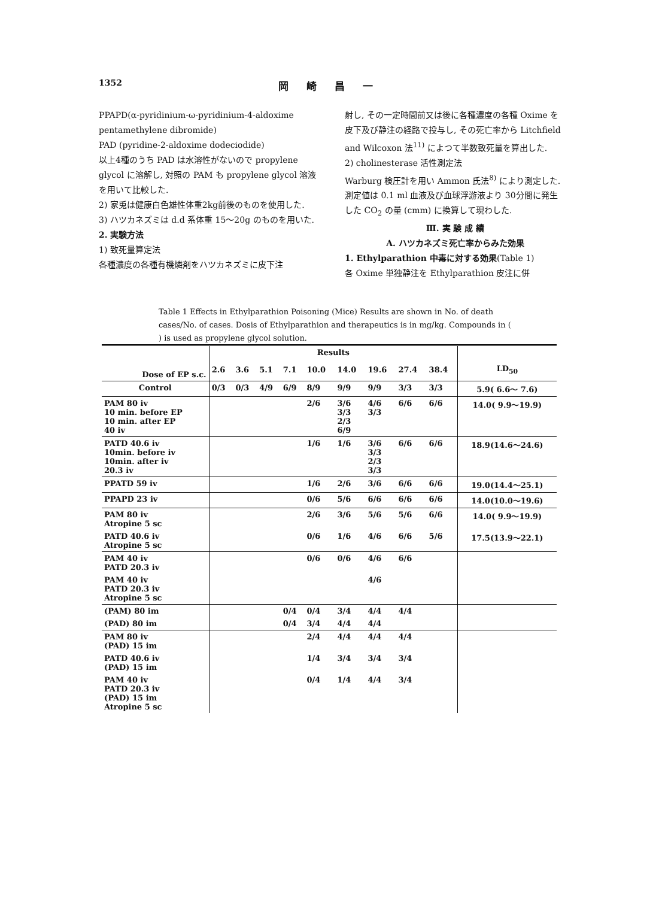1352
岡崎昌一
PPAPD(α-pyridinium-ω-pyridinium-4-aldoxime pentamethylene dibromide)
PAD (pyridine-2-aldoxime dodeciodide)
以上4種のうち PAD は水溶性がないので propylene glycol に溶解し, 対照の PAM も propylene glycol 溶液を用いて比較した.
2) 家兎は健康白色雄性体重2kg前後のものを使用した.
3) ハツカネズミは d.d 系体重 15～20g のものを用いた.
2. 実験方法
1) 致死量算定法
各種濃度の各種有機燐剤をハツカネズミに皮下注
射し, その一定時間前又は後に各種濃度の各種 Oxime を皮下及び静注の経路で投与し, その死亡率から Litchfield and Wilcoxon 法<sup>11)</sup> によつて半数致死量を算出した.
2) cholinesterase 活性測定法
Warburg 検圧計を用い Ammon 氏法<sup>8)</sup> により測定した. 測定値は 0.1 ml 血液及び血球浮游液より 30分間に発生した CO<sub>2</sub> の量 (cmm) に換算して現わした.
Ⅲ. 実 験 成 績
A. ハツカネズミ死亡率からみた効果
1. Ethylparathion 中毒に対する効果(Table 1)
各 Oxime 単独静注を Ethylparathion 皮注に併
Table 1 Effects in Ethylparathion Poisoning (Mice) Results are shown in No. of death cases/No. of cases. Dosis of Ethylparathion and therapeutics is in mg/kg. Compounds in ( ) is used as propylene glycol solution.
| Dose of EP s.c. | Results | | | | | | | | | LD<sub>50</sub> |
| | 2.6 | 3.6 | 5.1 | 7.1 | 10.0 | 14.0 | 19.6 | 27.4 | 38.4 | |
| Control | 0/3 | 0/3 | 4/9 | 6/9 | 8/9 | 9/9 | 9/9 | 3/3 | 3/3 | 5.9( 6.6～ 7.6) |
| PAM 80 iv 10 min. before EP 10 min. after EP 40 iv | | | | | 2/6 | 3/6 3/3 2/3 6/9 | 4/6 3/3 | 6/6 | 6/6 | 14.0( 9.9～19.9) |
| PATD 40.6 iv 10min. before iv 10min. after iv 20.3 iv | | | | | 1/6 | 1/6 | 3/6 3/3 2/3 3/3 | 6/6 | 6/6 | 18.9(14.6～24.6) |
| PPATD 59 iv | | | | | 1/6 | 2/6 | 3/6 | 6/6 | 6/6 | 19.0(14.4～25.1) |
| PPAPD 23 iv | | | | | 0/6 | 5/6 | 6/6 | 6/6 | 6/6 | 14.0(10.0～19.6) |
| PAM 80 iv Atropine 5 sc | | | | | 2/6 | 3/6 | 5/6 | 5/6 | 6/6 | 14.0( 9.9～19.9) |
| PATD 40.6 iv Atropine 5 sc | | | | | 0/6 | 1/6 | 4/6 | 6/6 | 5/6 | 17.5(13.9～22.1) |
| PAM 40 iv PATD 20.3 iv | | | | | 0/6 | 0/6 | 4/6 | 6/6 | | |
| PAM 40 iv PATD 20.3 iv Atropine 5 sc | | | | | | | 4/6 | | | |
| (PAM) 80 im | | | | 0/4 | 0/4 | 3/4 | 4/4 | 4/4 | | |
| (PAD) 80 im | | | | 0/4 | 3/4 | 4/4 | 4/4 | | | |
| PAM 80 iv (PAD) 15 im | | | | | 2/4 | 4/4 | 4/4 | 4/4 | | |
| PATD 40.6 iv (PAD) 15 im | | | | | 1/4 | 3/4 | 3/4 | 3/4 | | |
| PAM 40 iv PATD 20.3 iv (PAD) 15 im Atropine 5 sc | | | | | 0/4 | 1/4 | 4/4 | 3/4 | | |